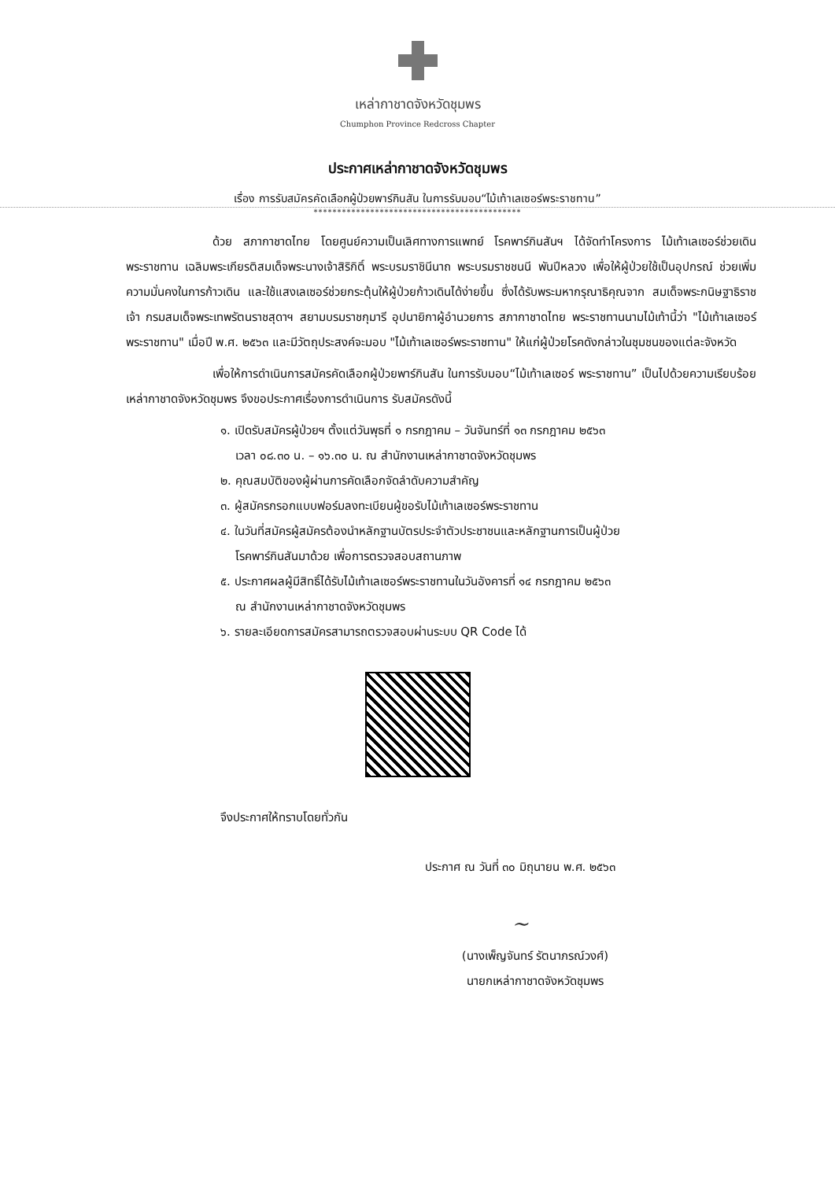เหล่ากาชาดจังหวัดชุมพร
Chumphon Province Redcross Chapter
ประกาศเหล่ากาชาดจังหวัดชุมพร
เรื่อง การรับสมัครคัดเลือกผู้ป่วยพาร์กินสัน ในการรับมอบ“ไม้เท้าเลเซอร์พระราชทาน”
********************************************
ด้วย สภากาชาดไทย โดยศูนย์ความเป็นเลิศทางการแพทย์ โรคพาร์กินสันฯ ได้จัดทำโครงการ ไม้เท้าเลเซอร์ช่วยเดินพระราชทาน เฉลิมพระเกียรติสมเด็จพระนางเจ้าสิริกิติ์ พระบรมราชินีนาถ พระบรมราชชนนี พันปีหลวง เพื่อให้ผู้ป่วยใช้เป็นอุปกรณ์ ช่วยเพิ่มความมั่นคงในการก้าวเดิน และใช้แสงเลเซอร์ช่วยกระตุ้นให้ผู้ป่วยก้าวเดินได้ง่ายขึ้น ซึ่งได้รับพระมหากรุณาธิคุณจาก สมเด็จพระกนิษฐาธิราชเจ้า กรมสมเด็จพระเทพรัตนราชสุดาฯ สยามบรมราชกุมารี อุปนายิกาผู้อำนวยการ สภากาชาดไทย พระราชทานนามไม้เท้านี้ว่า "ไม้เท้าเลเซอร์พระราชทาน" เมื่อปี พ.ศ. ๒๕๖๓ และมีวัตถุประสงค์จะมอบ "ไม้เท้าเลเซอร์พระราชทาน" ให้แก่ผู้ป่วยโรคดังกล่าวในชุมชนของแต่ละจังหวัด
เพื่อให้การดำเนินการสมัครคัดเลือกผู้ป่วยพาร์กินสัน ในการรับมอบ“ไม้เท้าเลเซอร์ พระราชทาน” เป็นไปด้วยความเรียบร้อย เหล่ากาชาดจังหวัดชุมพร จึงขอประกาศเรื่องการดำเนินการ รับสมัครดังนี้
๑. เปิดรับสมัครผู้ป่วยฯ ตั้งแต่วันพุธที่ ๑ กรกฎาคม – วันจันทร์ที่ ๑๓ กรกฎาคม ๒๕๖๓
เวลา ๐๘.๓๐ น. – ๑๖.๓๐ น. ณ สำนักงานเหล่ากาชาดจังหวัดชุมพร
๒. คุณสมบัติของผู้ผ่านการคัดเลือกจัดลำดับความสำคัญ
๓. ผู้สมัครกรอกแบบฟอร์มลงทะเบียนผู้ขอรับไม้เท้าเลเซอร์พระราชทาน
๔. ในวันที่สมัครผู้สมัครต้องนำหลักฐานบัตรประจำตัวประชาชนและหลักฐานการเป็นผู้ป่วย
โรคพาร์กินสันมาด้วย เพื่อการตรวจสอบสถานภาพ
๕. ประกาศผลผู้มีสิทธิ์ได้รับไม้เท้าเลเซอร์พระราชทานในวันอังคารที่ ๑๔ กรกฎาคม ๒๕๖๓
ณ สำนักงานเหล่ากาชาดจังหวัดชุมพร
๖. รายละเอียดการสมัครสามารถตรวจสอบผ่านระบบ QR Code ได้
จึงประกาศให้ทราบโดยทั่วกัน
ประกาศ ณ วันที่ ๓๐ มิถุนายน พ.ศ. ๒๕๖๓
~
(นางเพ็ญจันทร์ รัตนาภรณ์วงศ์)
นายกเหล่ากาชาดจังหวัดชุมพร